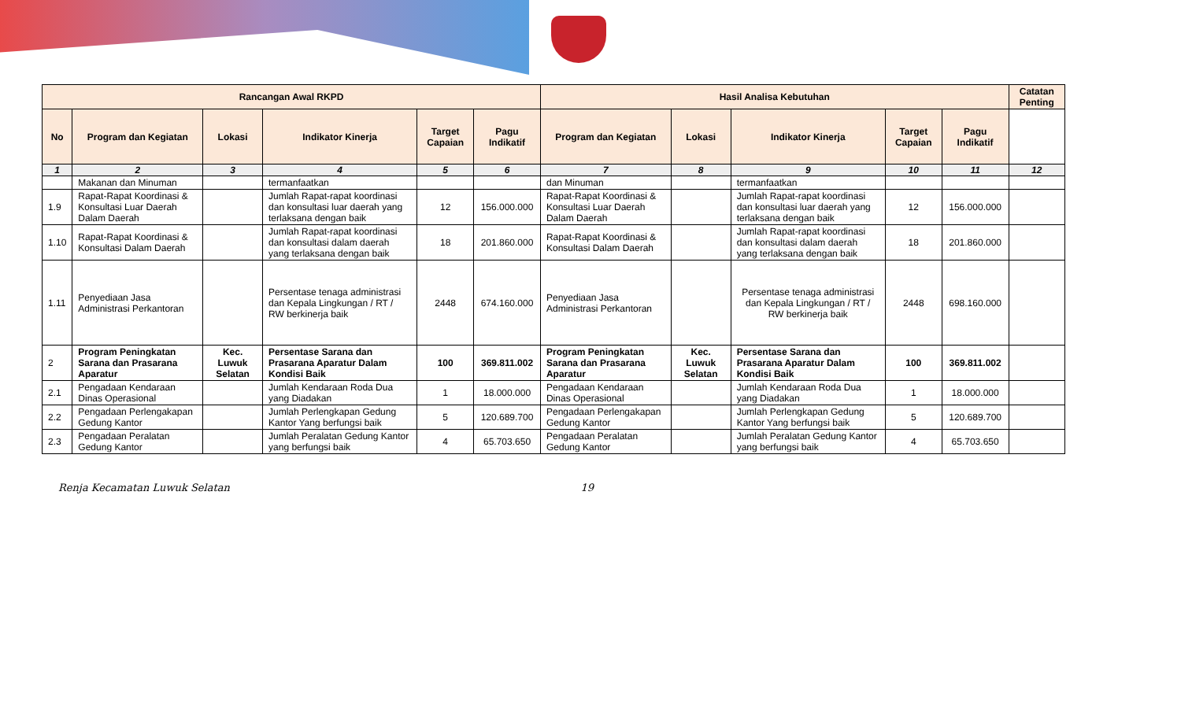| Rancangan Awal RKPD | | | | | | Hasil Analisa Kebutuhan | | | | | Catatan Penting |
| --- | --- | --- | --- | --- | --- | --- | --- | --- | --- | --- | --- |
| No | Program dan Kegiatan | Lokasi | Indikator Kinerja | Target Capaian | Pagu Indikatif | Program dan Kegiatan | Lokasi | Indikator Kinerja | Target Capaian | Pagu Indikatif | |
| 1 | 2 | 3 | 4 | 5 | 6 | 7 | 8 | 9 | 10 | 11 | 12 |
| | Makanan dan Minuman | | termanfaatkan | | | dan Minuman | | termanfaatkan | | | |
| 1.9 | Rapat-Rapat Koordinasi & Konsultasi Luar Daerah Dalam Daerah | | Jumlah Rapat-rapat koordinasi dan konsultasi luar daerah yang terlaksana dengan baik | 12 | 156.000.000 | Rapat-Rapat Koordinasi & Konsultasi Luar Daerah Dalam Daerah | | Jumlah Rapat-rapat koordinasi dan konsultasi luar daerah yang terlaksana dengan baik | 12 | 156.000.000 | |
| 1.10 | Rapat-Rapat Koordinasi & Konsultasi Dalam Daerah | | Jumlah Rapat-rapat koordinasi dan konsultasi dalam daerah yang terlaksana dengan baik | 18 | 201.860.000 | Rapat-Rapat Koordinasi & Konsultasi Dalam Daerah | | Jumlah Rapat-rapat koordinasi dan konsultasi dalam daerah yang terlaksana dengan baik | 18 | 201.860.000 | |
| 1.11 | Penyediaan Jasa Administrasi Perkantoran | | Persentase tenaga administrasi dan Kepala Lingkungan / RT / RW berkinerja baik | 2448 | 674.160.000 | Penyediaan Jasa Administrasi Perkantoran | | Persentase tenaga administrasi dan Kepala Lingkungan / RT / RW berkinerja baik | 2448 | 698.160.000 | |
| 2 | Program Peningkatan Sarana dan Prasarana Aparatur | Kec. Luwuk Selatan | Persentase Sarana dan Prasarana Aparatur Dalam Kondisi Baik | 100 | 369.811.002 | Program Peningkatan Sarana dan Prasarana Aparatur | Kec. Luwuk Selatan | Persentase Sarana dan Prasarana Aparatur Dalam Kondisi Baik | 100 | 369.811.002 | |
| 2.1 | Pengadaan Kendaraan Dinas Operasional | | Jumlah Kendaraan Roda Dua yang Diadakan | 1 | 18.000.000 | Pengadaan Kendaraan Dinas Operasional | | Jumlah Kendaraan Roda Dua yang Diadakan | 1 | 18.000.000 | |
| 2.2 | Pengadaan Perlengakapan Gedung Kantor | | Jumlah Perlengkapan Gedung Kantor Yang berfungsi baik | 5 | 120.689.700 | Pengadaan Perlengakapan Gedung Kantor | | Jumlah Perlengkapan Gedung Kantor Yang berfungsi baik | 5 | 120.689.700 | |
| 2.3 | Pengadaan Peralatan Gedung Kantor | | Jumlah Peralatan Gedung Kantor yang berfungsi baik | 4 | 65.703.650 | Pengadaan Peralatan Gedung Kantor | | Jumlah Peralatan Gedung Kantor yang berfungsi baik | 4 | 65.703.650 | |
Renja Kecamatan Luwuk Selatan 19